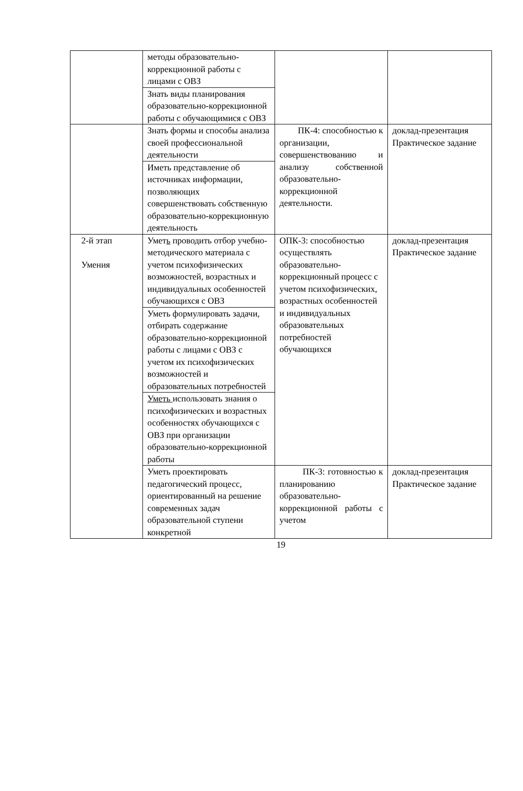| | методы образовательно-коррекционной работы с лицами с ОВЗ | | |
| | Знать виды планирования образовательно-коррекционной работы с обучающимися с ОВЗ | | |
| | Знать формы и способы анализа своей профессиональной деятельности | ПК-4: способностью к организации, совершенствованию и анализу собственной образовательно-коррекционной деятельности. | доклад-презентация Практическое задание |
| | Иметь представление об источниках информации, позволяющих совершенствовать собственную образовательно-коррекционную деятельность | | |
| 2-й этап Умения | Умет ь проводить отбор учебно-методического материала с учетом психофизических возможностей, возрастных и индивидуальных особенностей обучающихся с ОВЗ | ОПК-3: способностью осуществлять образовательно-коррекционный процесс с учетом психофизических, возрастных особенностей и индивидуальных образовательных потребностей обучающихся | доклад-презентация Практическое задание |
| | Уметь формулировать задачи, отбирать содержание образовательно-коррекционной работы с лицами с ОВЗ с учетом их психофизических возможностей и образовательных потребностей | | |
| | Уметь использовать знания о психофизических и возрастных особенностях обучающихся с ОВЗ при организации образовательно-коррекционной работы | | |
| | Уметь проектировать педагогический процесс, ориентированный на решение современных задач образовательной ступени конкретной | ПК-3: готовностью к планированию образовательно-коррекционной работы с учетом | доклад-презентация Практическое задание |
19